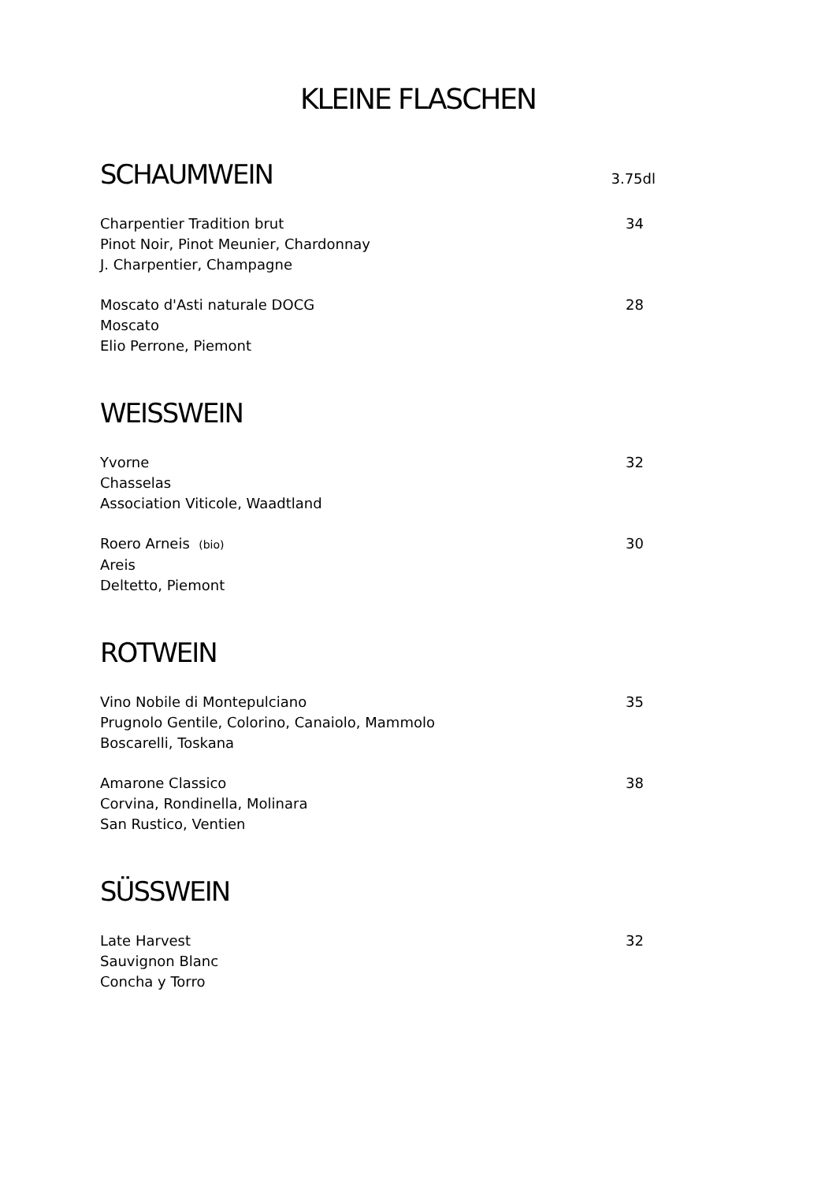KLEINE FLASCHEN
SCHAUMWEIN 3.75dl
Charpentier Tradition brut
Pinot Noir, Pinot Meunier, Chardonnay
J. Charpentier, Champagne
34
Moscato d'Asti naturale DOCG
Moscato
Elio Perrone, Piemont
28
WEISSWEIN
Yvorne
Chasselas
Association Viticole, Waadtland
32
Roero Arneis (bio)
Areis
Deltetto, Piemont
30
ROTWEIN
Vino Nobile di Montepulciano
Prugnolo Gentile, Colorino, Canaiolo, Mammolo
Boscarelli, Toskana
35
Amarone Classico
Corvina, Rondinella, Molinara
San Rustico, Ventien
38
SÜSSWEIN
Late Harvest
Sauvignon Blanc
Concha y Torro
32